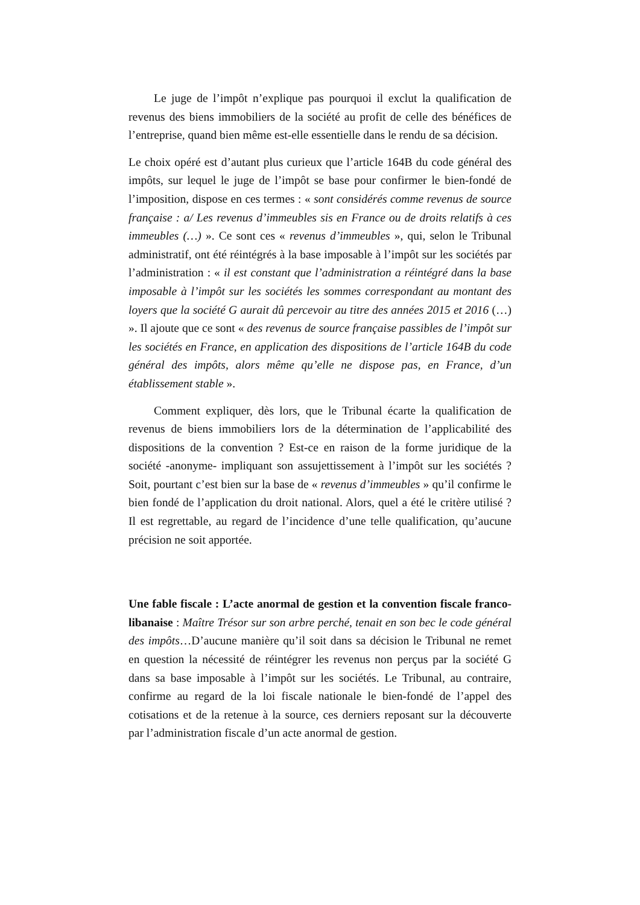Le juge de l’impôt n’explique pas pourquoi il exclut la qualification de revenus des biens immobiliers de la société au profit de celle des bénéfices de l’entreprise, quand bien même est-elle essentielle dans le rendu de sa décision.
Le choix opéré est d’autant plus curieux que l’article 164B du code général des impôts, sur lequel le juge de l’impôt se base pour confirmer le bien-fondé de l’imposition, dispose en ces termes : « sont considérés comme revenus de source française : a/ Les revenus d’immeubles sis en France ou de droits relatifs à ces immeubles (…) ». Ce sont ces « revenus d’immeubles », qui, selon le Tribunal administratif, ont été réintégrés à la base imposable à l’impôt sur les sociétés par l’administration : « il est constant que l’administration a réintégré dans la base imposable à l’impôt sur les sociétés les sommes correspondant au montant des loyers que la société G aurait dû percevoir au titre des années 2015 et 2016 (…) ». Il ajoute que ce sont « des revenus de source française passibles de l’impôt sur les sociétés en France, en application des dispositions de l’article 164B du code général des impôts, alors même qu’elle ne dispose pas, en France, d’un établissement stable ».
Comment expliquer, dès lors, que le Tribunal écarte la qualification de revenus de biens immobiliers lors de la détermination de l’applicabilité des dispositions de la convention ? Est-ce en raison de la forme juridique de la société -anonyme- impliquant son assujettissement à l’impôt sur les sociétés ? Soit, pourtant c’est bien sur la base de « revenus d’immeubles » qu’il confirme le bien fondé de l’application du droit national. Alors, quel a été le critère utilisé ? Il est regrettable, au regard de l’incidence d’une telle qualification, qu’aucune précision ne soit apportée.
Une fable fiscale : L’acte anormal de gestion et la convention fiscale franco-libanaise : Maître Trésor sur son arbre perché, tenait en son bec le code général des impôts…D’aucune manière qu’il soit dans sa décision le Tribunal ne remet en question la nécessité de réintégrer les revenus non perçus par la société G dans sa base imposable à l’impôt sur les sociétés. Le Tribunal, au contraire, confirme au regard de la loi fiscale nationale le bien-fondé de l’appel des cotisations et de la retenue à la source, ces derniers reposant sur la découverte par l’administration fiscale d’un acte anormal de gestion.